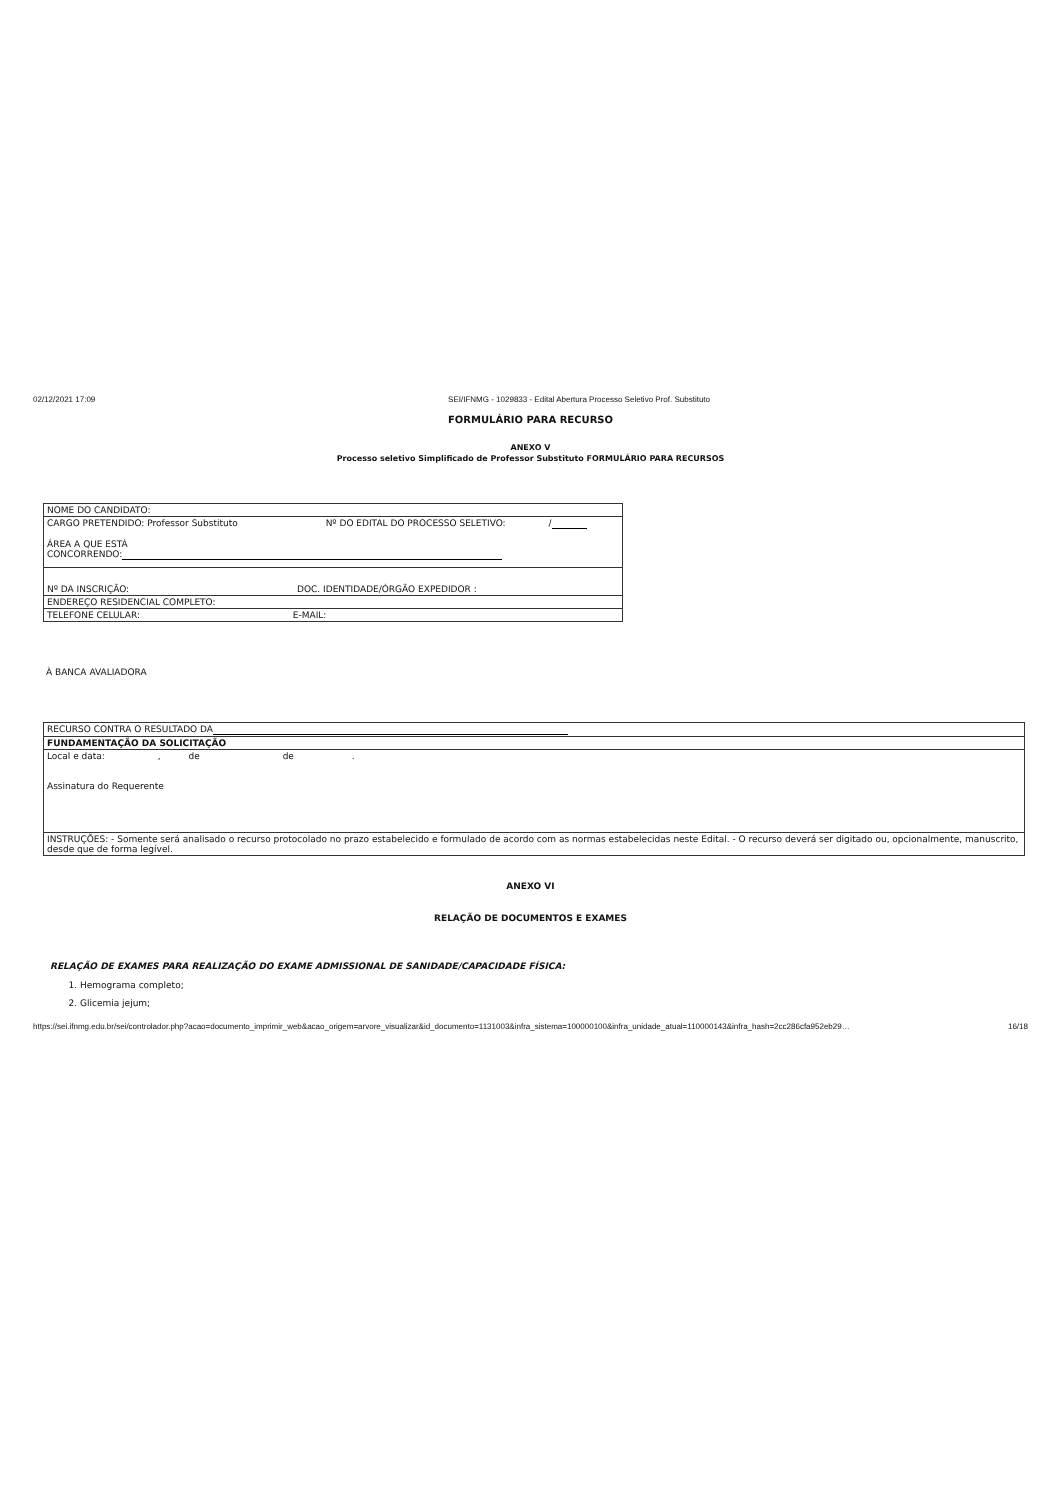02/12/2021 17:09 SEI/IFNMG - 1029833 - Edital Abertura Processo Seletivo Prof. Substituto
FORMULÁRIO PARA RECURSO
ANEXO V
Processo seletivo Simplificado de Professor Substituto FORMULÁRIO PARA RECURSOS
| NOME DO CANDIDATO: |
| CARGO PRETENDIDO: Professor Substituto Nº DO EDITAL DO PROCESSO SELETIVO: / ÁREA A QUE ESTÁ CONCORRENDO: |
| Nº DA INSCRIÇÃO: DOC. IDENTIDADE/ÓRGÃO EXPEDIDOR : |
| ENDEREÇO RESIDENCIAL COMPLETO: |
| TELEFONE CELULAR: E-MAIL: |
À BANCA AVALIADORA
| RECURSO CONTRA O RESULTADO DA |
| FUNDAMENTAÇÃO DA SOLICITAÇÃO |
| Local e data: , de de . Assinatura do Requerente |
| INSTRUÇÕES: - Somente será analisado o recurso protocolado no prazo estabelecido e formulado de acordo com as normas estabelecidas neste Edital. - O recurso deverá ser digitado ou, opcionalmente, manuscrito, desde que de forma legível. |
ANEXO VI
RELAÇÃO DE DOCUMENTOS E EXAMES
RELAÇÃO DE EXAMES PARA REALIZAÇÃO DO EXAME ADMISSIONAL DE SANIDADE/CAPACIDADE FÍSICA:
1. Hemograma completo;
2. Glicemia jejum;
https://sei.ifnmg.edu.br/sei/controlador.php?acao=documento_imprimir_web&acao_origem=arvore_visualizar&id_documento=1131003&infra_sistema=100000100&infra_unidade_atual=110000143&infra_hash=2cc286cfa952eb29… 16/18